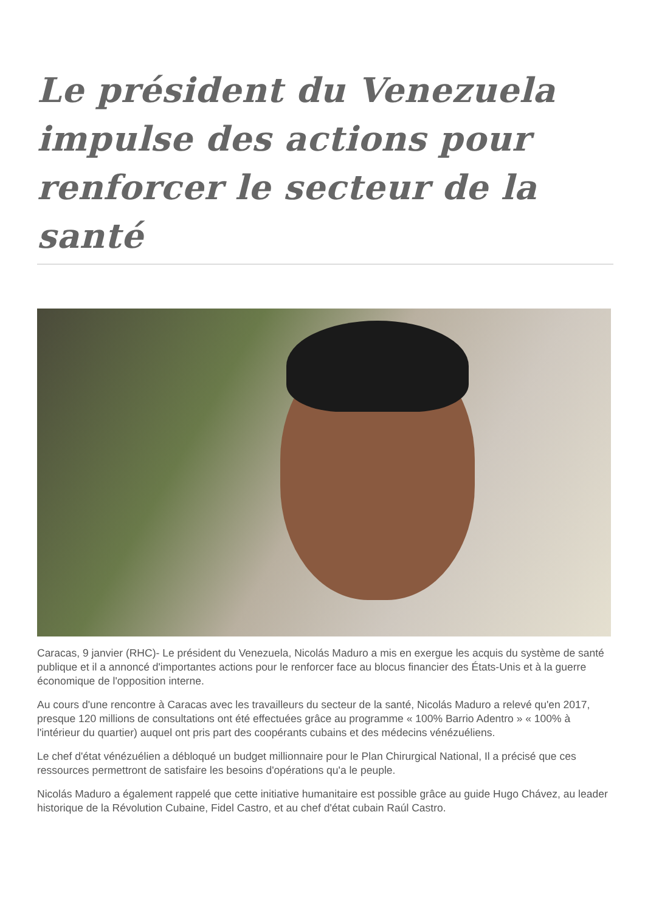Le président du Venezuela impulse des actions pour renforcer le secteur de la santé
Caracas, 9 janvier (RHC)- Le président du Venezuela, Nicolás Maduro a mis en exergue les acquis du système de santé publique et il a annoncé d'importantes actions pour le renforcer face au blocus financier des États-Unis et à la guerre économique de l'opposition interne.
Au cours d'une rencontre à Caracas avec les travailleurs du secteur de la santé, Nicolás Maduro a relevé qu'en 2017, presque 120 millions de consultations ont été effectuées grâce au programme « 100% Barrio Adentro » « 100% à l'intérieur du quartier) auquel ont pris part des coopérants cubains et des médecins vénézuéliens.
Le chef d'état vénézuélien a débloqué un budget millionnaire pour le Plan Chirurgical National, Il a précisé que ces ressources permettront de satisfaire les besoins d'opérations qu'a le peuple.
Nicolás Maduro a également rappelé que cette initiative humanitaire est possible grâce au guide Hugo Chávez, au leader historique de la Révolution Cubaine, Fidel Castro, et au chef d'état cubain Raúl Castro.